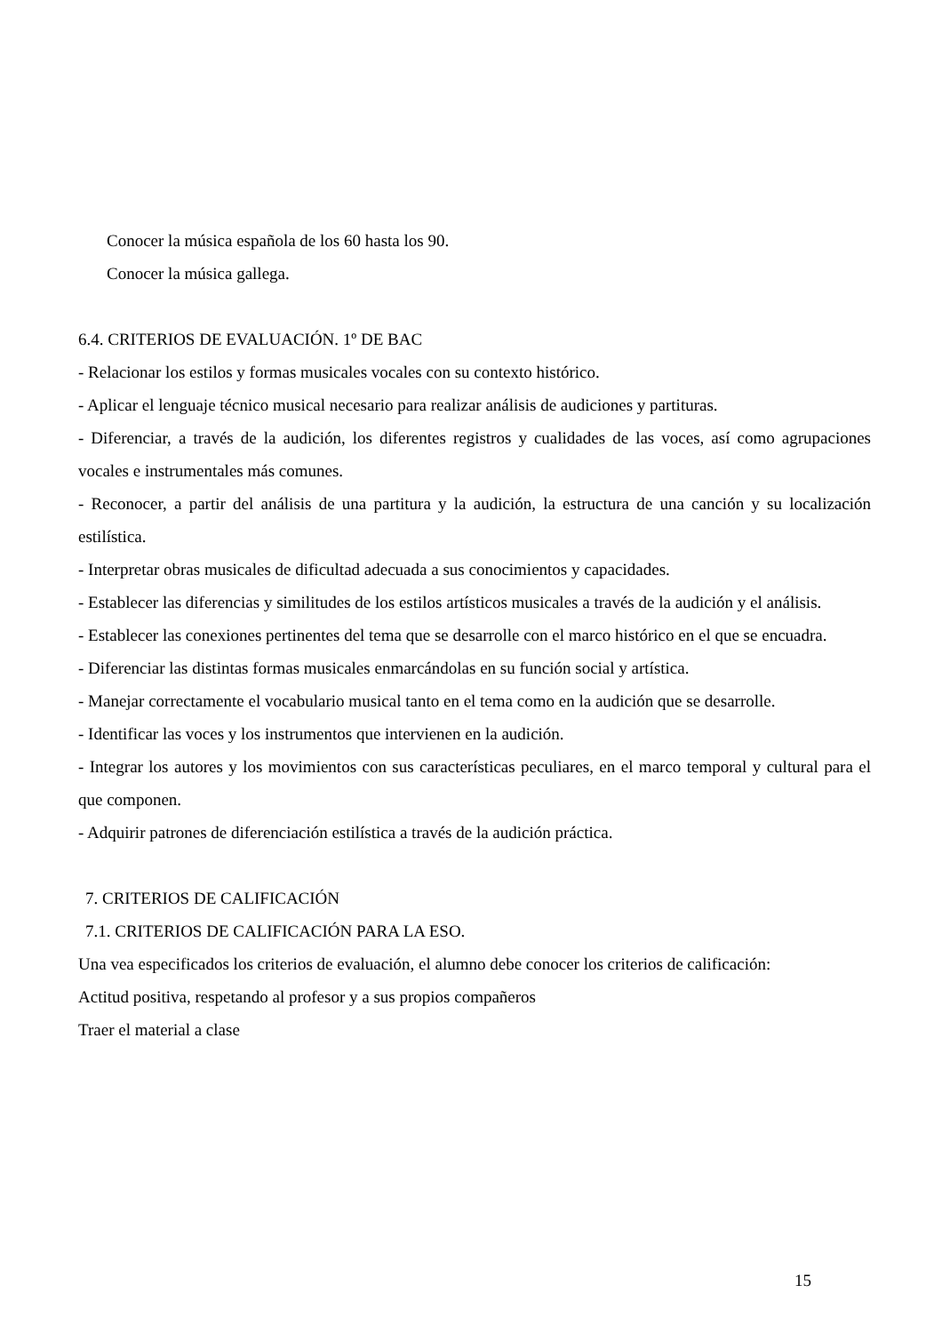Conocer la música española de los 60 hasta los 90.
Conocer la música gallega.
6.4. CRITERIOS DE EVALUACIÓN. 1º DE BAC
- Relacionar los estilos y formas musicales vocales con su contexto histórico.
- Aplicar el lenguaje técnico musical necesario para realizar análisis de audiciones y partituras.
- Diferenciar, a través de la audición, los diferentes registros y cualidades de las voces, así como agrupaciones vocales e instrumentales más comunes.
- Reconocer, a partir del análisis de una partitura y la audición, la estructura de una canción y su localización estilística.
- Interpretar obras musicales de dificultad adecuada a sus conocimientos y capacidades.
- Establecer las diferencias y similitudes de los estilos artísticos musicales a través de la audición y el análisis.
- Establecer las conexiones pertinentes del tema que se desarrolle con el marco histórico en el que se encuadra.
- Diferenciar las distintas formas musicales enmarcándolas en su función social y artística.
- Manejar correctamente el vocabulario musical tanto en el tema como en la audición que se desarrolle.
- Identificar las voces y los instrumentos que intervienen en la audición.
- Integrar los autores y los movimientos con sus características peculiares, en el marco temporal y cultural para el que componen.
- Adquirir patrones de diferenciación estilística a través de la audición práctica.
7. CRITERIOS DE CALIFICACIÓN
7.1. CRITERIOS DE CALIFICACIÓN PARA LA ESO.
Una vea especificados los criterios de evaluación, el alumno debe conocer los criterios de calificación:
Actitud positiva, respetando al profesor y a sus propios compañeros
Traer el material a clase
15